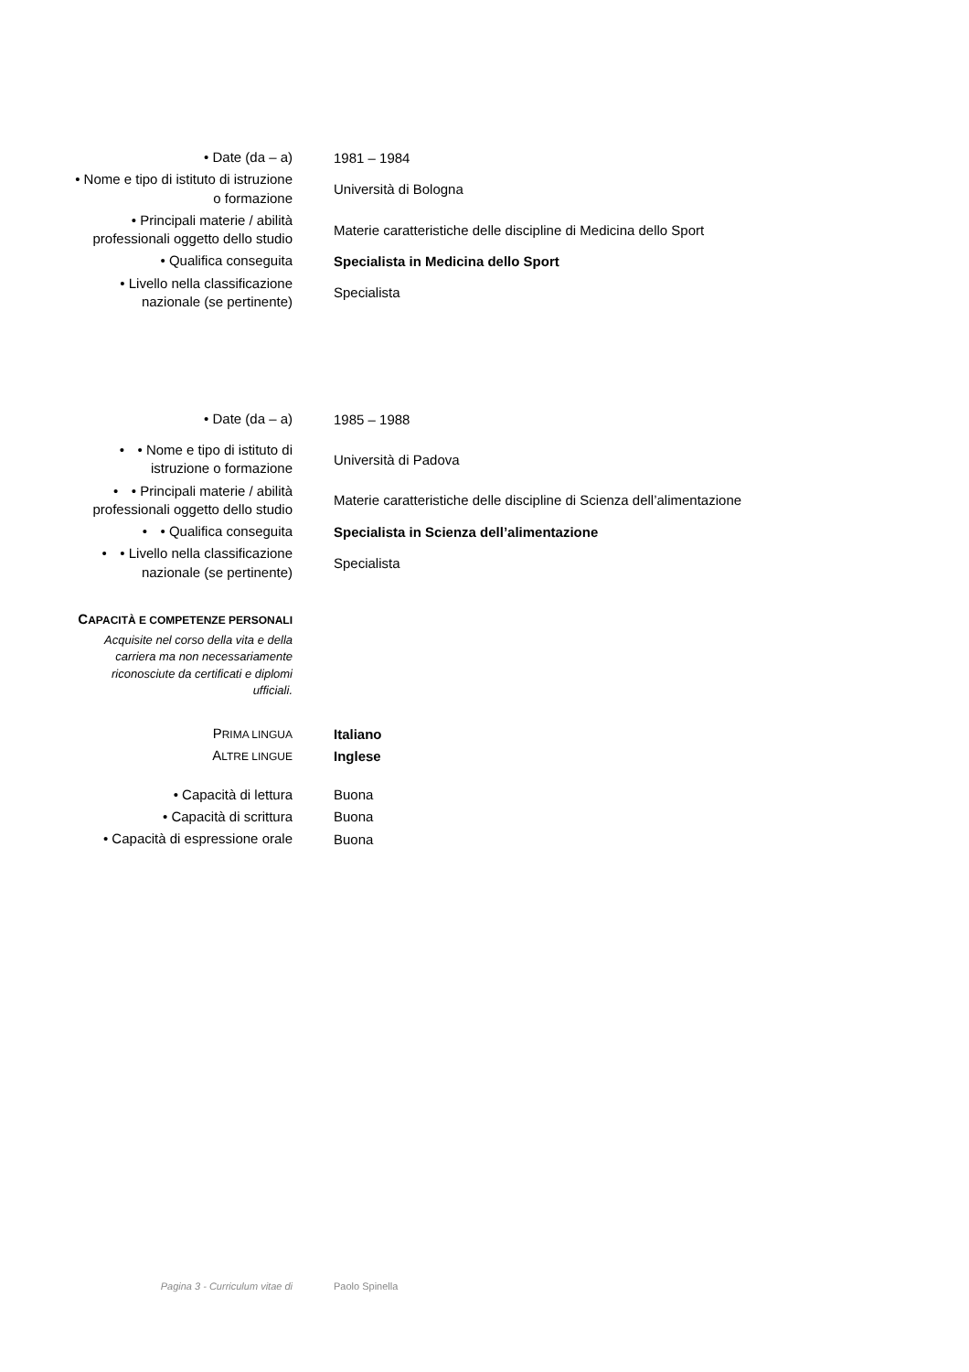| • Date (da – a) | 1981 – 1984 |
| • Nome e tipo di istituto di istruzione o formazione | Università di Bologna |
| • Principali materie / abilità professionali oggetto dello studio | Materie caratteristiche delle discipline di Medicina dello Sport |
| • Qualifica conseguita | Specialista in Medicina dello Sport |
| • Livello nella classificazione nazionale (se pertinente) | Specialista |
| • Date (da – a) | 1985 – 1988 |
| • • Nome e tipo di istituto di istruzione o formazione | Università di Padova |
| • • Principali materie / abilità professionali oggetto dello studio | Materie caratteristiche delle discipline di Scienza dell’alimentazione |
| • • Qualifica conseguita | Specialista in Scienza dell’alimentazione |
| • • Livello nella classificazione nazionale (se pertinente) | Specialista |
| C APACITÀ E COMPETENZE PERSONALI Acquisite nel corso della vita e della carriera ma non necessariamente riconosciute da certificati e diplomi ufficiali. | |
| P RIMA LINGUA | Italiano |
| A LTRE LINGUE | Inglese |
| • Capacità di lettura | Buona |
| • Capacità di scrittura | Buona |
| • Capacità di espressione orale | Buona |
Pagina 3 - Curriculum vitae di Paolo Spinella